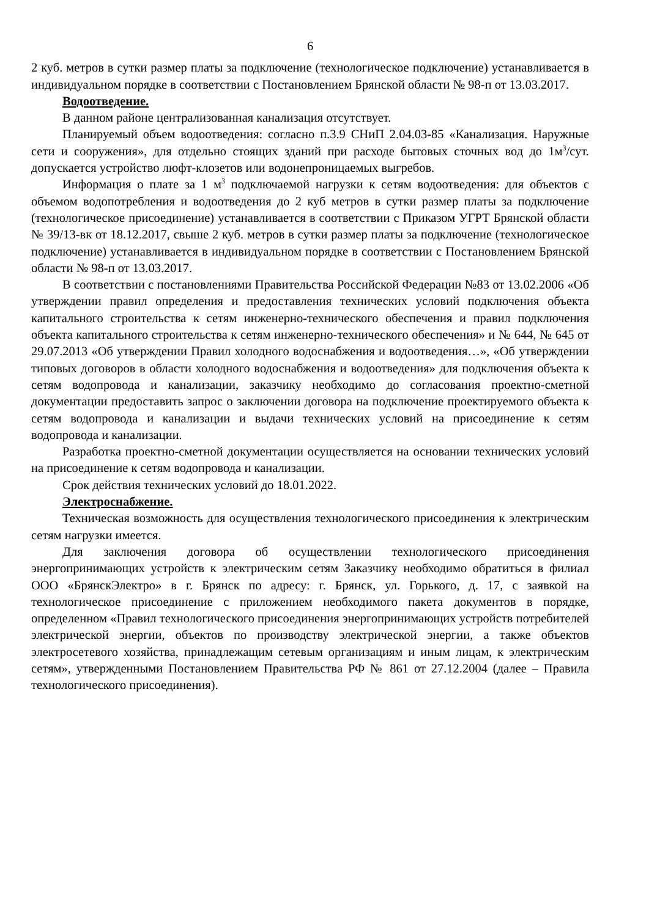6
2 куб. метров в сутки размер платы за подключение (технологическое подключение) устанавливается в индивидуальном порядке в соответствии с Постановлением Брянской области № 98-п от 13.03.2017.
Водоотведение.
В данном районе централизованная канализация отсутствует.
Планируемый объем водоотведения: согласно п.3.9 СНиП 2.04.03-85 «Канализация. Наружные сети и сооружения», для отдельно стоящих зданий при расходе бытовых сточных вод до 1м<sup>3</sup>/сут. допускается устройство люфт-клозетов или водонепроницаемых выгребов.
Информация о плате за 1 м<sup>3</sup> подключаемой нагрузки к сетям водоотведения: для объектов с объемом водопотребления и водоотведения до 2 куб метров в сутки размер платы за подключение (технологическое присоединение) устанавливается в соответствии с Приказом УГРТ Брянской области № 39/13-вк от 18.12.2017, свыше 2 куб. метров в сутки размер платы за подключение (технологическое подключение) устанавливается в индивидуальном порядке в соответствии с Постановлением Брянской области № 98-п от 13.03.2017.
В соответствии с постановлениями Правительства Российской Федерации №83 от 13.02.2006 «Об утверждении правил определения и предоставления технических условий подключения объекта капитального строительства к сетям инженерно-технического обеспечения и правил подключения объекта капитального строительства к сетям инженерно-технического обеспечения» и № 644, № 645 от 29.07.2013 «Об утверждении Правил холодного водоснабжения и водоотведения…», «Об утверждении типовых договоров в области холодного водоснабжения и водоотведения» для подключения объекта к сетям водопровода и канализации, заказчику необходимо до согласования проектно-сметной документации предоставить запрос о заключении договора на подключение проектируемого объекта к сетям водопровода и канализации и выдачи технических условий на присоединение к сетям водопровода и канализации.
Разработка проектно-сметной документации осуществляется на основании технических условий на присоединение к сетям водопровода и канализации.
Срок действия технических условий до 18.01.2022.
Электроснабжение.
Техническая возможность для осуществления технологического присоединения к электрическим сетям нагрузки имеется.
Для заключения договора об осуществлении технологического присоединения энергопринимающих устройств к электрическим сетям Заказчику необходимо обратиться в филиал ООО «БрянскЭлектро» в г. Брянск по адресу: г. Брянск, ул. Горького, д. 17, с заявкой на технологическое присоединение с приложением необходимого пакета документов в порядке, определенном «Правил технологического присоединения энергопринимающих устройств потребителей электрической энергии, объектов по производству электрической энергии, а также объектов электросетевого хозяйства, принадлежащим сетевым организациям и иным лицам, к электрическим сетям», утвержденными Постановлением Правительства РФ № 861 от 27.12.2004 (далее – Правила технологического присоединения).